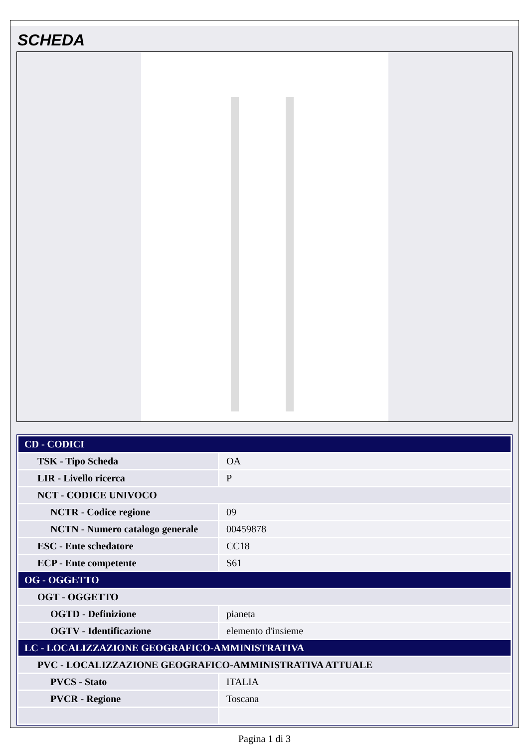SCHEDA
| CD - CODICI | |
| TSK - Tipo Scheda | OA |
| LIR - Livello ricerca | P |
| NCT - CODICE UNIVOCO | |
| NCTR - Codice regione | 09 |
| NCTN - Numero catalogo generale | 00459878 |
| ESC - Ente schedatore | CC18 |
| ECP - Ente competente | S61 |
| OG - OGGETTO | |
| OGT - OGGETTO | |
| OGTD - Definizione | pianeta |
| OGTV - Identificazione | elemento d'insieme |
| LC - LOCALIZZAZIONE GEOGRAFICO-AMMINISTRATIVA | |
| PVC - LOCALIZZAZIONE GEOGRAFICO-AMMINISTRATIVA ATTUALE | |
| PVCS - Stato | ITALIA |
| PVCR - Regione | Toscana |
Pagina 1 di 3